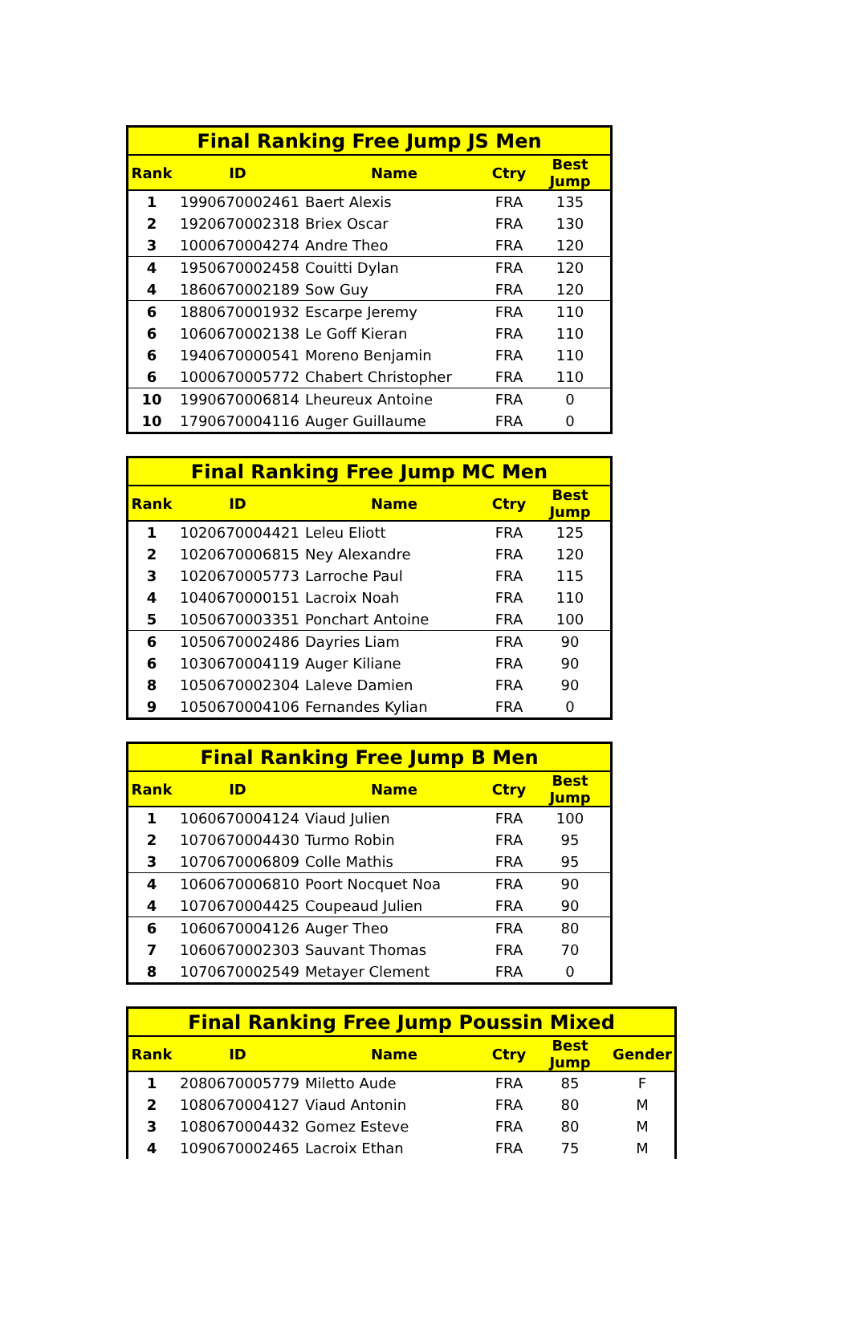| Final Ranking Free Jump JS Men | | | | |
| --- | --- | --- | --- | --- |
| Rank | ID | Name | Ctry | Best Jump |
| 1 | 1990670002461 | Baert Alexis | FRA | 135 |
| 2 | 1920670002318 | Briex Oscar | FRA | 130 |
| 3 | 1000670004274 | Andre Theo | FRA | 120 |
| 4 | 1950670002458 | Couitti Dylan | FRA | 120 |
| 4 | 1860670002189 | Sow Guy | FRA | 120 |
| 6 | 1880670001932 | Escarpe Jeremy | FRA | 110 |
| 6 | 1060670002138 | Le Goff Kieran | FRA | 110 |
| 6 | 1940670000541 | Moreno Benjamin | FRA | 110 |
| 6 | 1000670005772 | Chabert Christopher | FRA | 110 |
| 10 | 1990670006814 | Lheureux Antoine | FRA | 0 |
| 10 | 1790670004116 | Auger Guillaume | FRA | 0 |
| Final Ranking Free Jump MC Men | | | | |
| --- | --- | --- | --- | --- |
| Rank | ID | Name | Ctry | Best Jump |
| 1 | 1020670004421 | Leleu Eliott | FRA | 125 |
| 2 | 1020670006815 | Ney Alexandre | FRA | 120 |
| 3 | 1020670005773 | Larroche Paul | FRA | 115 |
| 4 | 1040670000151 | Lacroix Noah | FRA | 110 |
| 5 | 1050670003351 | Ponchart Antoine | FRA | 100 |
| 6 | 1050670002486 | Dayries Liam | FRA | 90 |
| 6 | 1030670004119 | Auger Kiliane | FRA | 90 |
| 8 | 1050670002304 | Laleve Damien | FRA | 90 |
| 9 | 1050670004106 | Fernandes Kylian | FRA | 0 |
| Final Ranking Free Jump B Men | | | | |
| --- | --- | --- | --- | --- |
| Rank | ID | Name | Ctry | Best Jump |
| 1 | 1060670004124 | Viaud Julien | FRA | 100 |
| 2 | 1070670004430 | Turmo Robin | FRA | 95 |
| 3 | 1070670006809 | Colle Mathis | FRA | 95 |
| 4 | 1060670006810 | Poort Nocquet Noa | FRA | 90 |
| 4 | 1070670004425 | Coupeaud Julien | FRA | 90 |
| 6 | 1060670004126 | Auger Theo | FRA | 80 |
| 7 | 1060670002303 | Sauvant Thomas | FRA | 70 |
| 8 | 1070670002549 | Metayer Clement | FRA | 0 |
| Final Ranking Free Jump Poussin Mixed | | | | | |
| --- | --- | --- | --- | --- | --- |
| Rank | ID | Name | Ctry | Best Jump | Gender |
| 1 | 2080670005779 | Miletto Aude | FRA | 85 | F |
| 2 | 1080670004127 | Viaud Antonin | FRA | 80 | M |
| 3 | 1080670004432 | Gomez Esteve | FRA | 80 | M |
| 4 | 1090670002465 | Lacroix Ethan | FRA | 75 | M |